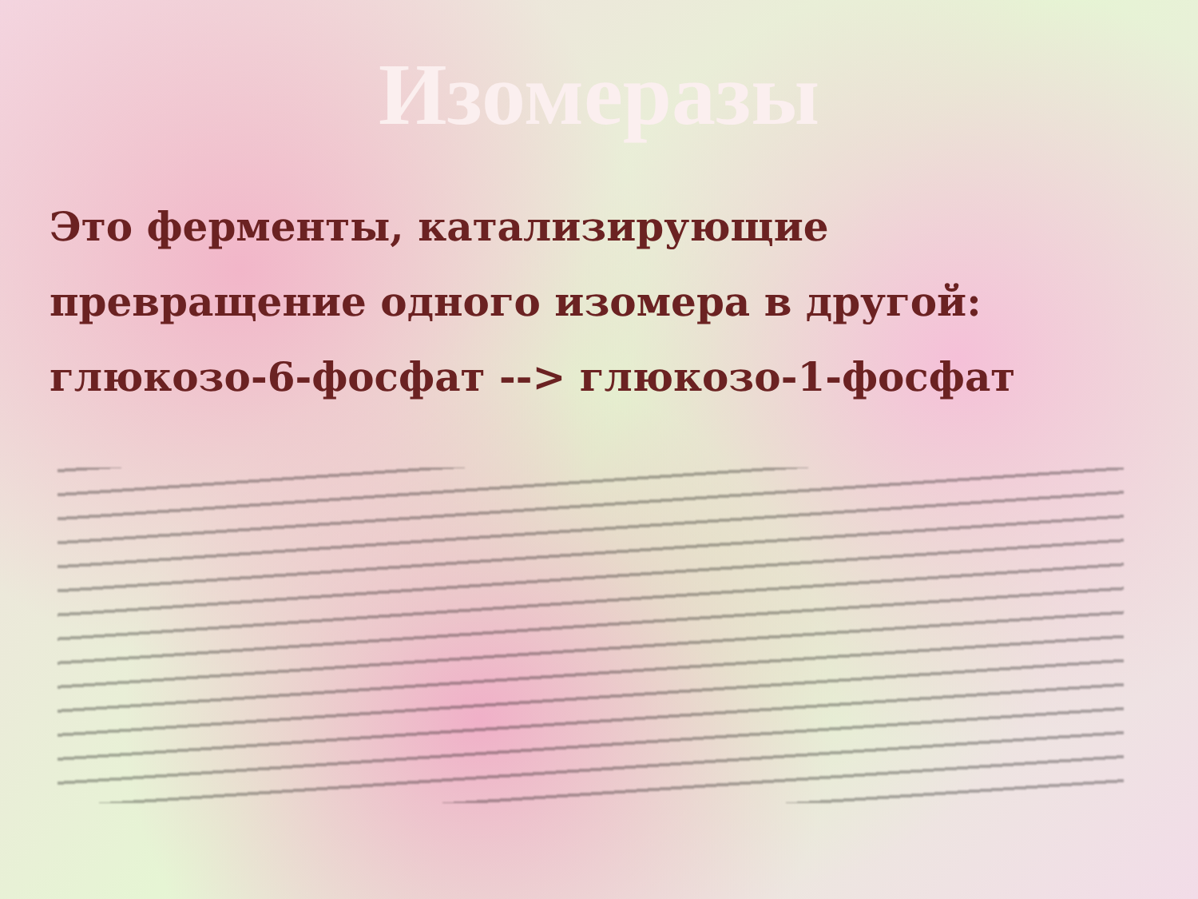Изомеразы
Это ферменты, катализирующие превращение одного изомера в другой: глюкозо-6-фосфат --> глюкозо-1-фосфат